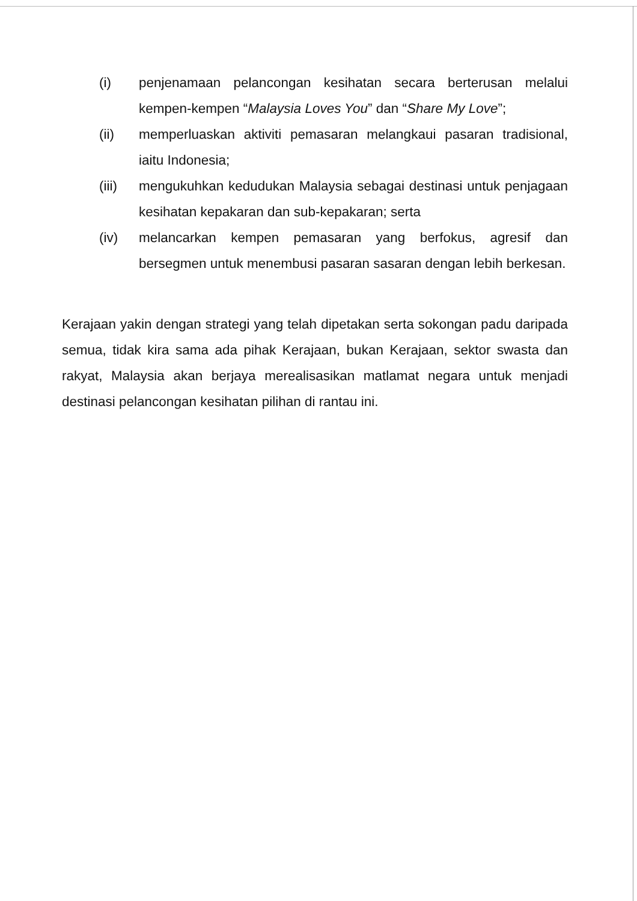(i) penjenamaan pelancongan kesihatan secara berterusan melalui kempen-kempen “Malaysia Loves You” dan “Share My Love”;
(ii) memperluaskan aktiviti pemasaran melangkaui pasaran tradisional, iaitu Indonesia;
(iii)
mengukuhkan kedudukan Malaysia sebagai destinasi untuk penjagaan kesihatan kepakaran dan sub-kepakaran; serta
(iv) melancarkan kempen pemasaran yang berfokus, agresif dan bersegmen untuk menembusi pasaran sasaran dengan lebih berkesan.
Kerajaan yakin dengan strategi yang telah dipetakan serta sokongan padu daripada semua, tidak kira sama ada pihak Kerajaan, bukan Kerajaan, sektor swasta dan rakyat, Malaysia akan berjaya merealisasikan matlamat negara untuk menjadi destinasi pelancongan kesihatan pilihan di rantau ini.